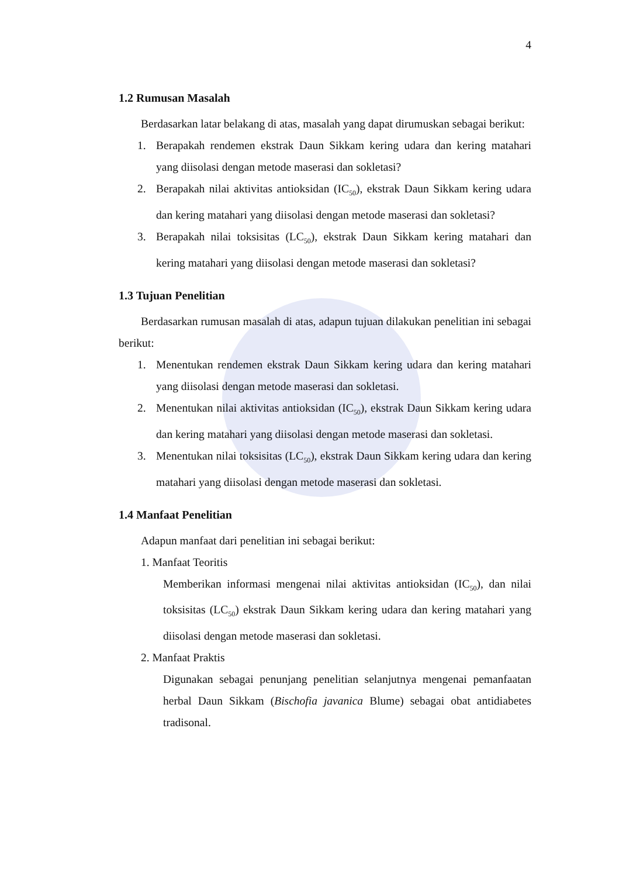4
1.2 Rumusan Masalah
Berdasarkan latar belakang di atas, masalah yang dapat dirumuskan sebagai berikut:
1. Berapakah rendemen ekstrak Daun Sikkam kering udara dan kering matahari yang diisolasi dengan metode maserasi dan sokletasi?
2. Berapakah nilai aktivitas antioksidan (IC<sub>50</sub>), ekstrak Daun Sikkam kering udara dan kering matahari yang diisolasi dengan metode maserasi dan sokletasi?
3. Berapakah nilai toksisitas (LC<sub>50</sub>), ekstrak Daun Sikkam kering matahari dan kering matahari yang diisolasi dengan metode maserasi dan sokletasi?
1.3 Tujuan Penelitian
Berdasarkan rumusan masalah di atas, adapun tujuan dilakukan penelitian ini sebagai berikut:
1. Menentukan rendemen ekstrak Daun Sikkam kering udara dan kering matahari yang diisolasi dengan metode maserasi dan sokletasi.
2. Menentukan nilai aktivitas antioksidan (IC<sub>50</sub>), ekstrak Daun Sikkam kering udara dan kering matahari yang diisolasi dengan metode maserasi dan sokletasi.
3. Menentukan nilai toksisitas (LC<sub>50</sub>), ekstrak Daun Sikkam kering udara dan kering matahari yang diisolasi dengan metode maserasi dan sokletasi.
1.4 Manfaat Penelitian
Adapun manfaat dari penelitian ini sebagai berikut:
1. Manfaat Teoritis
Memberikan informasi mengenai nilai aktivitas antioksidan (IC<sub>50</sub>), dan nilai toksisitas (LC<sub>50</sub>) ekstrak Daun Sikkam kering udara dan kering matahari yang diisolasi dengan metode maserasi dan sokletasi.
2. Manfaat Praktis
Digunakan sebagai penunjang penelitian selanjutnya mengenai pemanfaatan herbal Daun Sikkam (Bischofia javanica Blume) sebagai obat antidiabetes tradisonal.